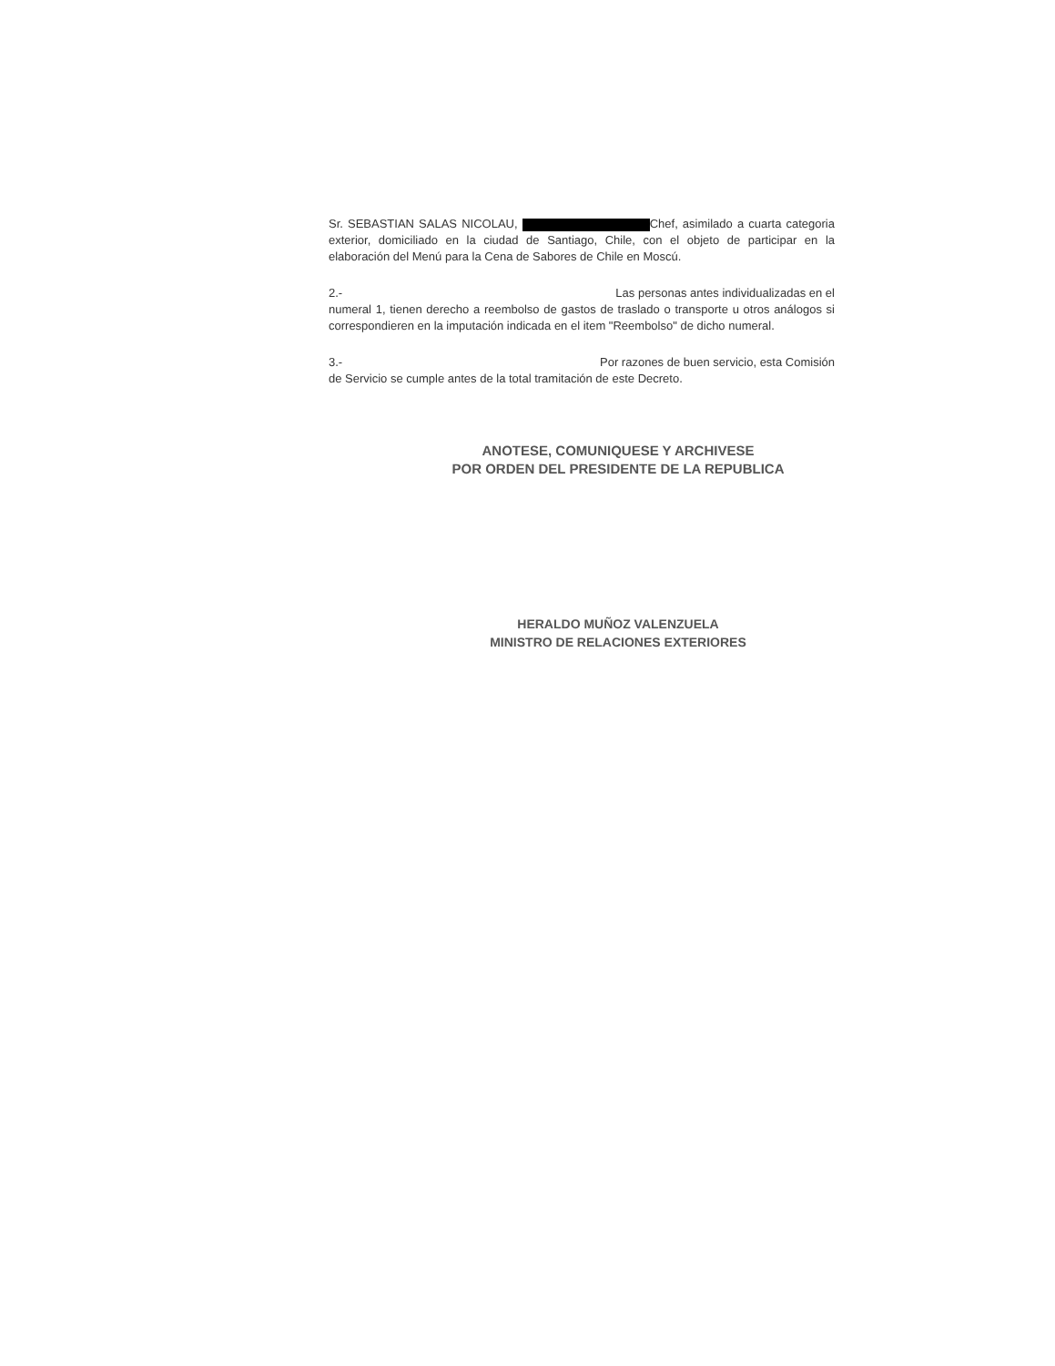Sr. SEBASTIAN SALAS NICOLAU, Chef, asimilado a cuarta categoria exterior, domiciliado en la ciudad de Santiago, Chile, con el objeto de participar en la elaboración del Menú para la Cena de Sabores de Chile en Moscú.
2.- Las personas antes individualizadas en el
numeral 1, tienen derecho a reembolso de gastos de traslado o transporte u otros análogos si correspondieren en la imputación indicada en el item "Reembolso" de dicho numeral.
3.- Por razones de buen servicio, esta Comisión
de Servicio se cumple antes de la total tramitación de este Decreto.
ANOTESE, COMUNIQUESE Y ARCHIVESE
POR ORDEN DEL PRESIDENTE DE LA REPUBLICA
HERALDO MUÑOZ VALENZUELA
MINISTRO DE RELACIONES EXTERIORES